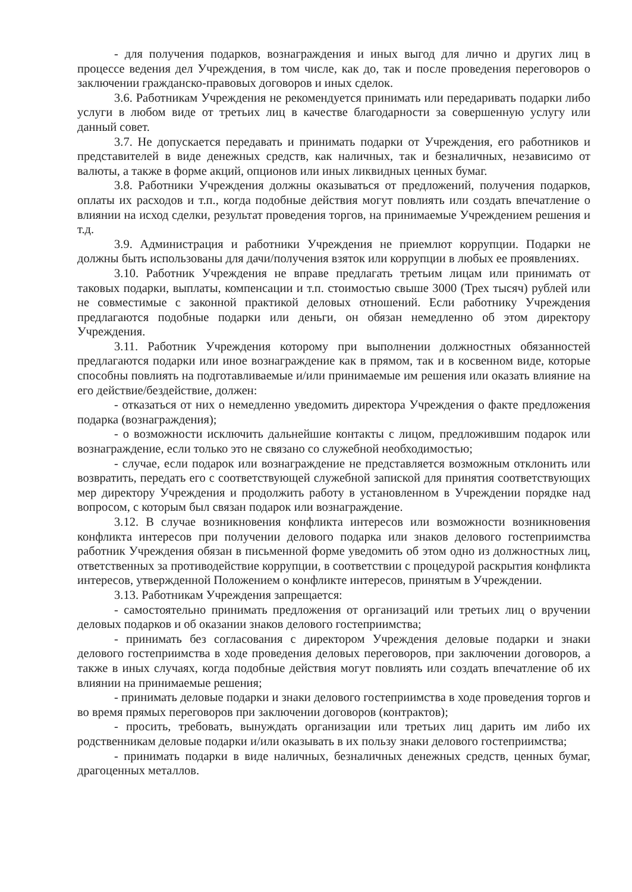- для получения подарков, вознаграждения и иных выгод для лично и других лиц в процессе ведения дел Учреждения, в том числе, как до, так и после проведения переговоров о заключении гражданско-правовых договоров и иных сделок.
3.6. Работникам Учреждения не рекомендуется принимать или передаривать подарки либо услуги в любом виде от третьих лиц в качестве благодарности за совершенную услугу или данный совет.
3.7. Не допускается передавать и принимать подарки от Учреждения, его работников и представителей в виде денежных средств, как наличных, так и безналичных, независимо от валюты, а также в форме акций, опционов или иных ликвидных ценных бумаг.
3.8. Работники Учреждения должны оказываться от предложений, получения подарков, оплаты их расходов и т.п., когда подобные действия могут повлиять или создать впечатление о влиянии на исход сделки, результат проведения торгов, на принимаемые Учреждением решения и т.д.
3.9. Администрация и работники Учреждения не приемлют коррупции. Подарки не должны быть использованы для дачи/получения взяток или коррупции в любых ее проявлениях.
3.10. Работник Учреждения не вправе предлагать третьим лицам или принимать от таковых подарки, выплаты, компенсации и т.п. стоимостью свыше 3000 (Трех тысяч) рублей или не совместимые с законной практикой деловых отношений. Если работнику Учреждения предлагаются подобные подарки или деньги, он обязан немедленно об этом директору Учреждения.
3.11. Работник Учреждения которому при выполнении должностных обязанностей предлагаются подарки или иное вознаграждение как в прямом, так и в косвенном виде, которые способны повлиять на подготавливаемые и/или принимаемые им решения или оказать влияние на его действие/бездействие, должен:
- отказаться от них о немедленно уведомить директора Учреждения о факте предложения подарка (вознаграждения);
- о возможности исключить дальнейшие контакты с лицом, предложившим подарок или вознаграждение, если только это не связано со служебной необходимостью;
- случае, если подарок или вознаграждение не представляется возможным отклонить или возвратить, передать его с соответствующей служебной запиской для принятия соответствующих мер директору Учреждения и продолжить работу в установленном в Учреждении порядке над вопросом, с которым был связан подарок или вознаграждение.
3.12. В случае возникновения конфликта интересов или возможности возникновения конфликта интересов при получении делового подарка или знаков делового гостеприимства работник Учреждения обязан в письменной форме уведомить об этом одно из должностных лиц, ответственных за противодействие коррупции, в соответствии с процедурой раскрытия конфликта интересов, утвержденной Положением о конфликте интересов, принятым в Учреждении.
3.13. Работникам Учреждения запрещается:
- самостоятельно принимать предложения от организаций или третьих лиц о вручении деловых подарков и об оказании знаков делового гостеприимства;
- принимать без согласования с директором Учреждения деловые подарки и знаки делового гостеприимства в ходе проведения деловых переговоров, при заключении договоров, а также в иных случаях, когда подобные действия могут повлиять или создать впечатление об их влиянии на принимаемые решения;
- принимать деловые подарки и знаки делового гостеприимства в ходе проведения торгов и во время прямых переговоров при заключении договоров (контрактов);
- просить, требовать, вынуждать организации или третьих лиц дарить им либо их родственникам деловые подарки и/или оказывать в их пользу знаки делового гостеприимства;
- принимать подарки в виде наличных, безналичных денежных средств, ценных бумаг, драгоценных металлов.